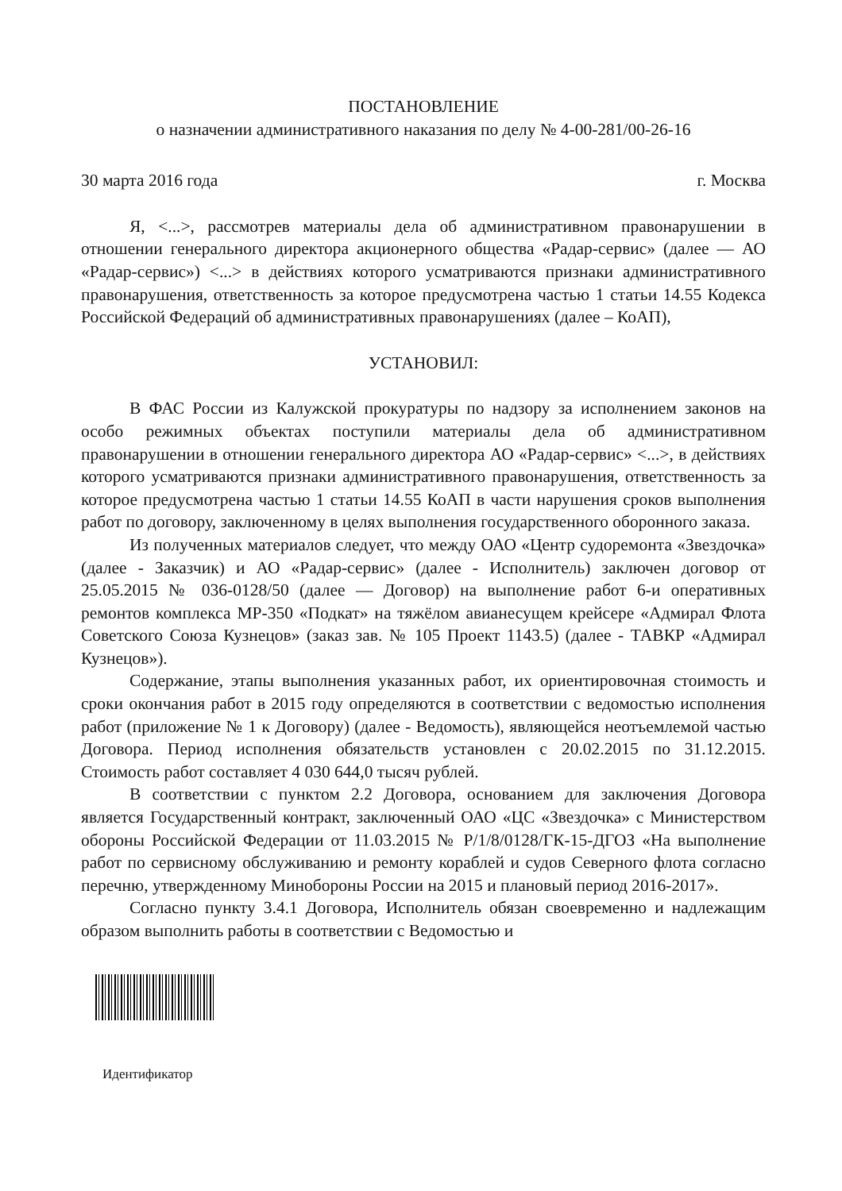ПОСТАНОВЛЕНИЕ
о назначении административного наказания по делу № 4-00-281/00-26-16
30 марта 2016 года г. Москва
Я, <...>, рассмотрев материалы дела об административном правонарушении в отношении генерального директора акционерного общества «Радар-сервис» (далее — АО «Радар-сервис») <...> в действиях которого усматриваются признаки административного правонарушения, ответственность за которое предусмотрена частью 1 статьи 14.55 Кодекса Российской Федераций об административных правонарушениях (далее – КоАП),
УСТАНОВИЛ:
В ФАС России из Калужской прокуратуры по надзору за исполнением законов на особо режимных объектах поступили материалы дела об административном правонарушении в отношении генерального директора АО «Радар-сервис» <...>, в действиях которого усматриваются признаки административного правонарушения, ответственность за которое предусмотрена частью 1 статьи 14.55 КоАП в части нарушения сроков выполнения работ по договору, заключенному в целях выполнения государственного оборонного заказа.
Из полученных материалов следует, что между ОАО «Центр судоремонта «Звездочка» (далее - Заказчик) и АО «Радар-сервис» (далее - Исполнитель) заключен договор от 25.05.2015 № 036-0128/50 (далее — Договор) на выполнение работ 6-и оперативных ремонтов комплекса МР-350 «Подкат» на тяжёлом авианесущем крейсере «Адмирал Флота Советского Союза Кузнецов» (заказ зав. № 105 Проект 1143.5) (далее - ТАВКР «Адмирал Кузнецов»).
Содержание, этапы выполнения указанных работ, их ориентировочная стоимость и сроки окончания работ в 2015 году определяются в соответствии с ведомостью исполнения работ (приложение № 1 к Договору) (далее - Ведомость), являющейся неотъемлемой частью Договора. Период исполнения обязательств установлен с 20.02.2015 по 31.12.2015. Стоимость работ составляет 4 030 644,0 тысяч рублей.
В соответствии с пунктом 2.2 Договора, основанием для заключения Договора является Государственный контракт, заключенный ОАО «ЦС «Звездочка» с Министерством обороны Российской Федерации от 11.03.2015 № Р/1/8/0128/ГК-15-ДГОЗ «На выполнение работ по сервисному обслуживанию и ремонту кораблей и судов Северного флота согласно перечню, утвержденному Минобороны России на 2015 и плановый период 2016-2017».
Согласно пункту 3.4.1 Договора, Исполнитель обязан своевременно и надлежащим образом выполнить работы в соответствии с Ведомостью и
Идентификатор